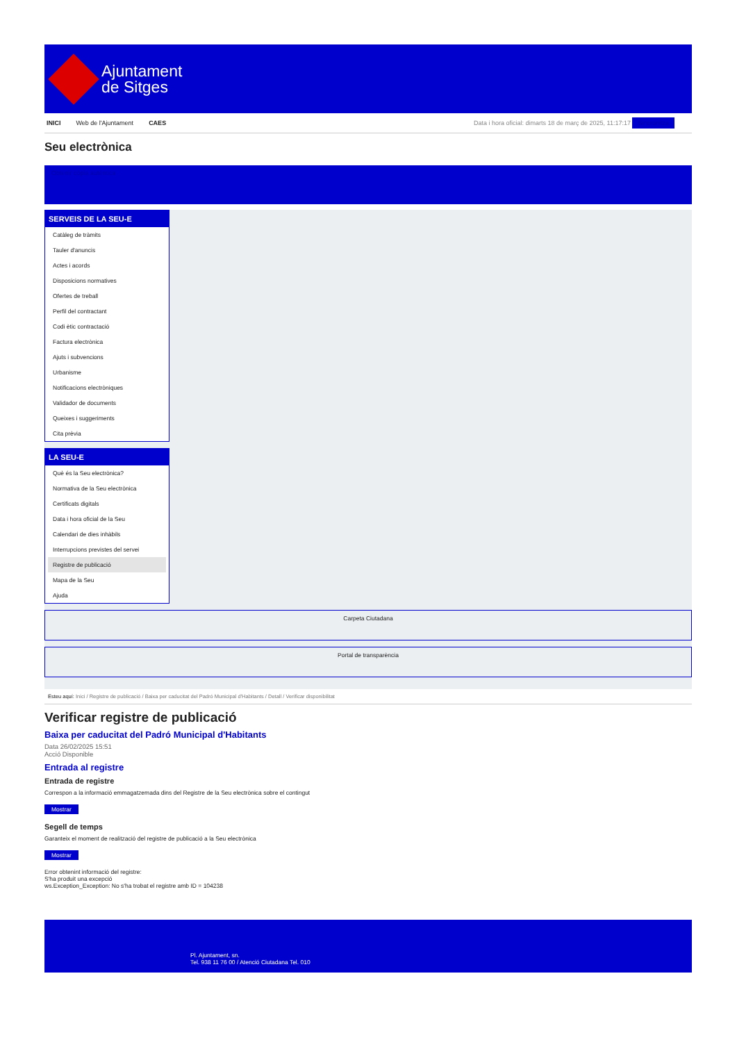Ajuntament
de Sitges
INICI Web de l'Ajuntament CAES Data i hora oficial: dimarts 18 de març de 2025, 11:17:17 Sincronitza
Seu electrònica
Obtenir còpia autèntica
SERVEIS DE LA SEU-E
Catàleg de tràmits
Tauler d'anuncis
Actes i acords
Disposicions normatives
Ofertes de treball
Perfil del contractant
Codi ètic contractació
Factura electrònica
Ajuts i subvencions
Urbanisme
Notificacions electròniques
Validador de documents
Queixes i suggeriments
Cita prèvia
LA SEU-E
Què és la Seu electrònica?
Normativa de la Seu electrònica
Certificats digitals
Data i hora oficial de la Seu
Calendari de dies inhàbils
Interrupcions previstes del servei
Registre de publicació
Mapa de la Seu
Ajuda
Carpeta Ciutadana
Portal de transparència
Esteu aquí: Inici / Registre de publicació / Baixa per caducitat del Padró Municipal d'Habitants / Detall / Verificar disponibilitat
Verificar registre de publicació
Baixa per caducitat del Padró Municipal d'Habitants
Data 26/02/2025 15:51
Acció Disponible
Entrada al registre
Entrada de registre
Correspon a la informació emmagatzemada dins del Registre de la Seu electrònica sobre el contingut
Mostrar
Segell de temps
Garanteix el moment de realització del registre de publicació a la Seu electrònica
Mostrar
Error obtenint informació del registre:
S'ha produit una excepció
ws.Exception_Exception: No s'ha trobat el registre amb ID = 104238
Pl. Ajuntament, sn.
Tel. 938 11 76 00 / Atenció Ciutadana Tel. 010